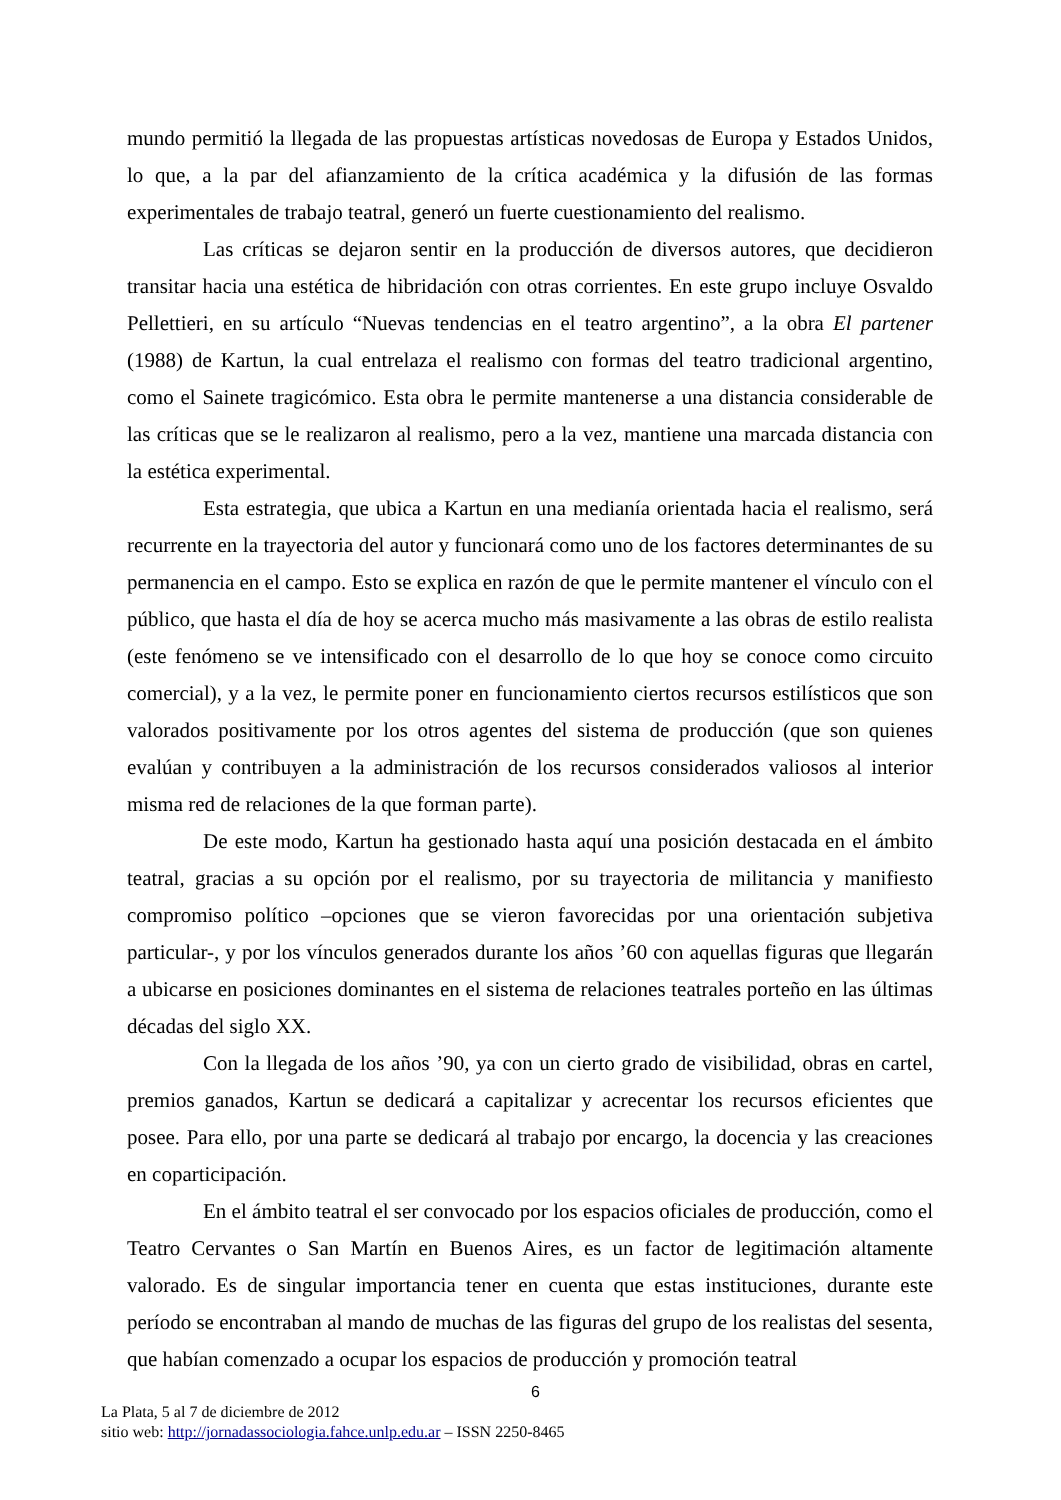mundo permitió la llegada de las propuestas artísticas novedosas de Europa y Estados Unidos, lo que, a la par del afianzamiento de la crítica académica y la difusión de las formas experimentales de trabajo teatral, generó un fuerte cuestionamiento del realismo.
Las críticas se dejaron sentir en la producción de diversos autores, que decidieron transitar hacia una estética de hibridación con otras corrientes. En este grupo incluye Osvaldo Pellettieri, en su artículo “Nuevas tendencias en el teatro argentino”, a la obra El partener (1988) de Kartun, la cual entrelaza el realismo con formas del teatro tradicional argentino, como el Sainete tragicómico. Esta obra le permite mantenerse a una distancia considerable de las críticas que se le realizaron al realismo, pero a la vez, mantiene una marcada distancia con la estética experimental.
Esta estrategia, que ubica a Kartun en una medianía orientada hacia el realismo, será recurrente en la trayectoria del autor y funcionará como uno de los factores determinantes de su permanencia en el campo. Esto se explica en razón de que le permite mantener el vínculo con el público, que hasta el día de hoy se acerca mucho más masivamente a las obras de estilo realista (este fenómeno se ve intensificado con el desarrollo de lo que hoy se conoce como circuito comercial), y a la vez, le permite poner en funcionamiento ciertos recursos estilísticos que son valorados positivamente por los otros agentes del sistema de producción (que son quienes evalúan y contribuyen a la administración de los recursos considerados valiosos al interior misma red de relaciones de la que forman parte).
De este modo, Kartun ha gestionado hasta aquí una posición destacada en el ámbito teatral, gracias a su opción por el realismo, por su trayectoria de militancia y manifiesto compromiso político –opciones que se vieron favorecidas por una orientación subjetiva particular-, y por los vínculos generados durante los años ’60 con aquellas figuras que llegarán a ubicarse en posiciones dominantes en el sistema de relaciones teatrales porteño en las últimas décadas del siglo XX.
Con la llegada de los años ’90, ya con un cierto grado de visibilidad, obras en cartel, premios ganados, Kartun se dedicará a capitalizar y acrecentar los recursos eficientes que posee. Para ello, por una parte se dedicará al trabajo por encargo, la docencia y las creaciones en coparticipación.
En el ámbito teatral el ser convocado por los espacios oficiales de producción, como el Teatro Cervantes o San Martín en Buenos Aires, es un factor de legitimación altamente valorado. Es de singular importancia tener en cuenta que estas instituciones, durante este período se encontraban al mando de muchas de las figuras del grupo de los realistas del sesenta, que habían comenzado a ocupar los espacios de producción y promoción teatral
6
La Plata, 5 al 7 de diciembre de 2012
sitio web: http://jornadassociologia.fahce.unlp.edu.ar – ISSN 2250-8465